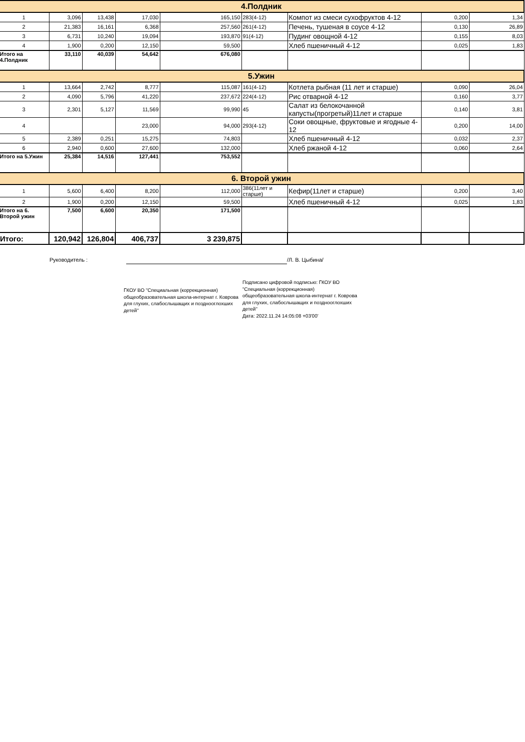| 4.Полдник | | | | | | | | |
| 1 | 3,096 | 13,438 | 17,030 | 165,150 | 283(4-12) | Компот из смеси сухофруктов 4-12 | 0,200 | 1,34 |
| 2 | 21,383 | 16,161 | 6,368 | 257,560 | 261(4-12) | Печень, тушеная в соусе 4-12 | 0,130 | 26,89 |
| 3 | 6,731 | 10,240 | 19,094 | 193,870 | 91(4-12) | Пудинг овощной 4-12 | 0,155 | 8,03 |
| 4 | 1,900 | 0,200 | 12,150 | 59,500 | | Хлеб пшеничный 4-12 | 0,025 | 1,83 |
| Итого на 4.Полдник | 33,110 | 40,039 | 54,642 | 676,080 | | | | |
| 5.Ужин | | | | | | | | |
| 1 | 13,664 | 2,742 | 8,777 | 115,087 | 161(4-12) | Котлета рыбная (11 лет и старше) | 0,090 | 26,04 |
| 2 | 4,090 | 5,796 | 41,220 | 237,672 | 224(4-12) | Рис отварной 4-12 | 0,160 | 3,77 |
| 3 | 2,301 | 5,127 | 11,569 | 99,990 | 45 | Салат из белокочанной капусты(прогретый)11лет и старше | 0,140 | 3,81 |
| 4 | | | 23,000 | 94,000 | 293(4-12) | Соки овощные, фруктовые и ягодные 4-12 | 0,200 | 14,00 |
| 5 | 2,389 | 0,251 | 15,275 | 74,803 | | Хлеб пшеничный 4-12 | 0,032 | 2,37 |
| 6 | 2,940 | 0,600 | 27,600 | 132,000 | | Хлеб ржаной 4-12 | 0,060 | 2,64 |
| Итого на 5.Ужин | 25,384 | 14,516 | 127,441 | 753,552 | | | | |
| 6. Второй ужин | | | | | | | | |
| 1 | 5,600 | 6,400 | 8,200 | 112,000 | 386(11лет и старше) | Кефир(11лет и старше) | 0,200 | 3,40 |
| 2 | 1,900 | 0,200 | 12,150 | 59,500 | | Хлеб пшеничный 4-12 | 0,025 | 1,83 |
| Итого на 6. Второй ужин | 7,500 | 6,600 | 20,350 | 171,500 | | | | |
| Итого: | 120,942 | 126,804 | 406,737 | 3 239,875 | | | | |
Руководитель : /Л. В. Цыбина/
ГКОУ ВО "Специальная (коррекционная) общеобразовательная школа-интернат г. Коврова для глухих, слабослышащих и позднооглохших детей"
Подписано цифровой подписью: ГКОУ ВО "Специальная (коррекционная) общеобразовательная школа-интернат г. Коврова для глухих, слабослышащих и позднооглохших детей"
Дата: 2022.11.24 14:05:08 +03'00'